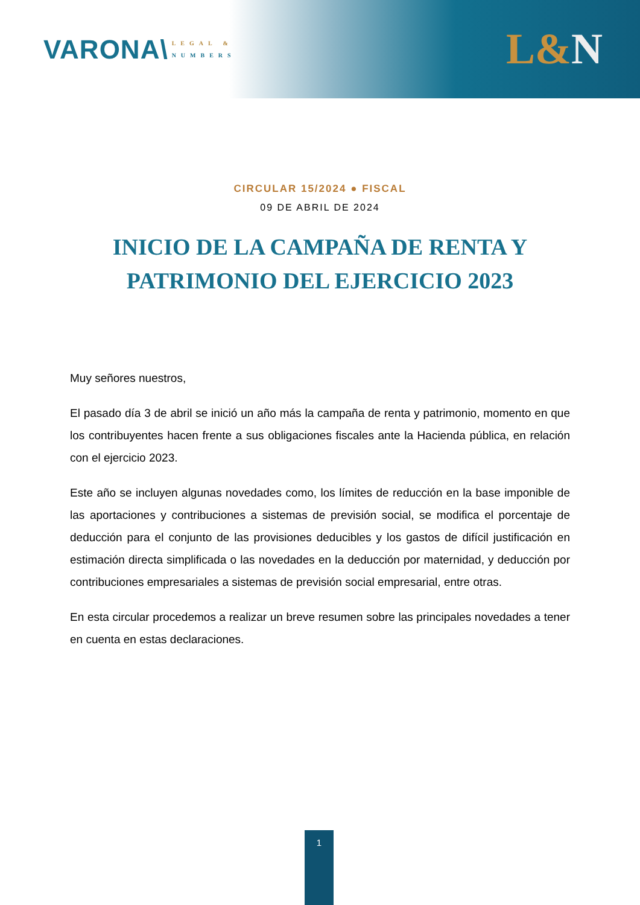VARONA\
LEGAL &
NUMBERS
L&N
CIRCULAR 15/2024 ● FISCAL
09 DE ABRIL DE 2024
INICIO DE LA CAMPAÑA DE RENTA Y
PATRIMONIO DEL EJERCICIO 2023
Muy señores nuestros,
El pasado día 3 de abril se inició un año más la campaña de renta y patrimonio, momento en que los contribuyentes hacen frente a sus obligaciones fiscales ante la Hacienda pública, en relación con el ejercicio 2023.
Este año se incluyen algunas novedades como, los límites de reducción en la base imponible de las aportaciones y contribuciones a sistemas de previsión social, se modifica el porcentaje de deducción para el conjunto de las provisiones deducibles y los gastos de difícil justificación en estimación directa simplificada o las novedades en la deducción por maternidad, y deducción por contribuciones empresariales a sistemas de previsión social empresarial, entre otras.
En esta circular procedemos a realizar un breve resumen sobre las principales novedades a tener en cuenta en estas declaraciones.
1